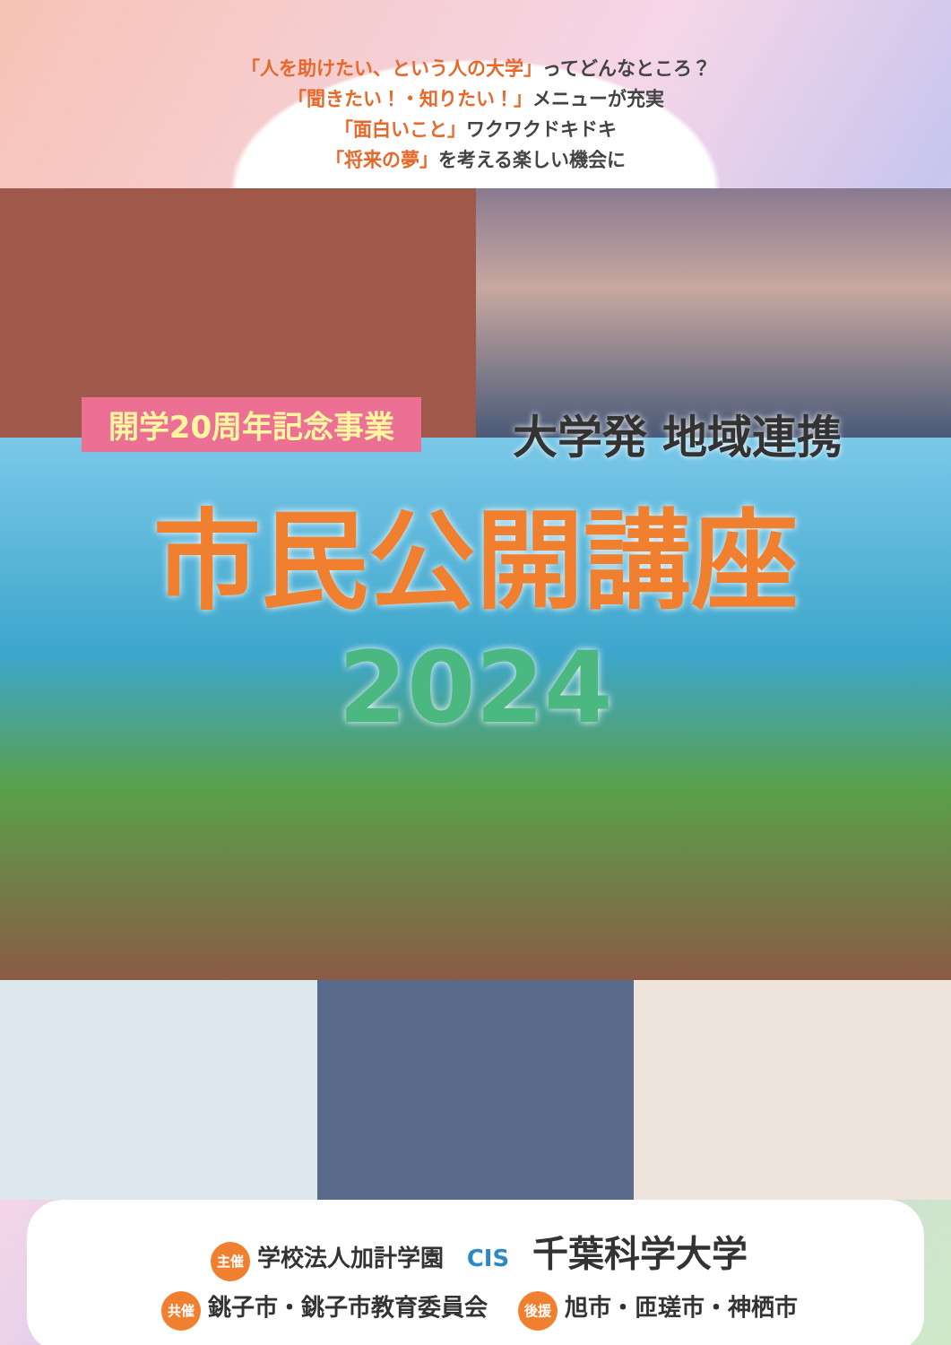「人を助けたい、という人の大学」ってどんなところ？
「聞きたい！・知りたい！」メニューが充実
「面白いこと」ワクワクドキドキ
「将来の夢」を考える楽しい機会に
開学20周年記念事業
大学発 地域連携
市民公開講座
2024
主催 学校法人加計学園　CIS　千葉科学大学
共催 銚子市・銚子市教育委員会　後援 旭市・匝瑳市・神栖市